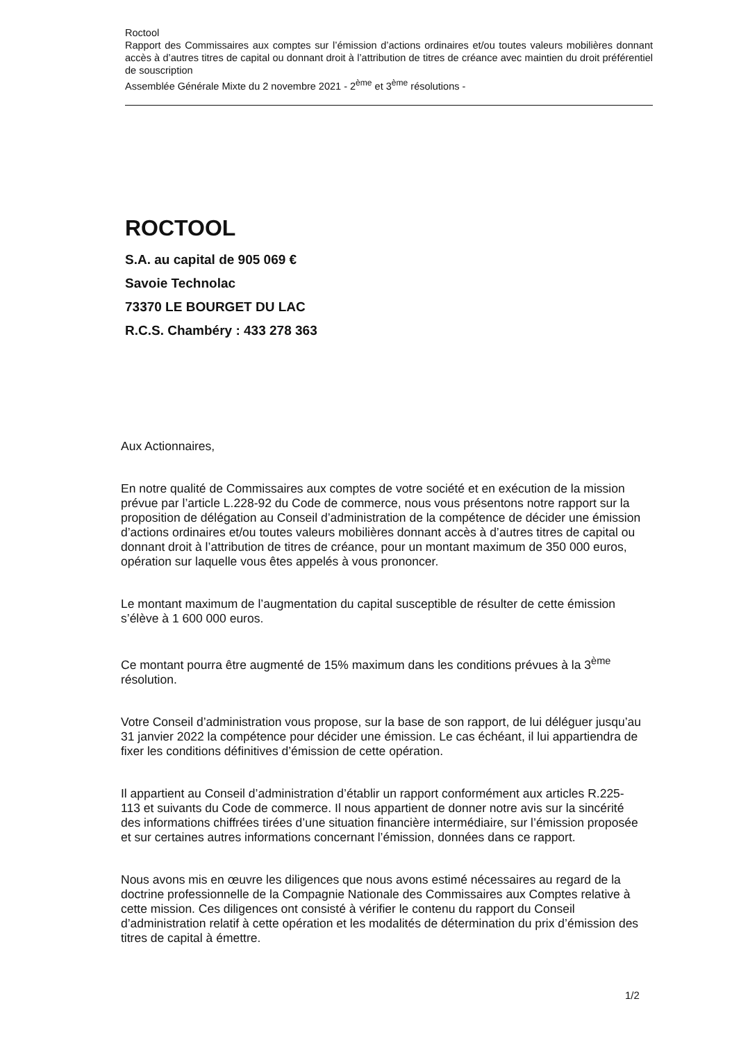Roctool
Rapport des Commissaires aux comptes sur l’émission d’actions ordinaires et/ou toutes valeurs mobilières donnant accès à d’autres titres de capital ou donnant droit à l’attribution de titres de créance avec maintien du droit préférentiel de souscription
Assemblée Générale Mixte du 2 novembre 2021 - 2<sup>ème</sup> et 3<sup>ème</sup> résolutions -
ROCTOOL
S.A. au capital de 905 069 €
Savoie Technolac
73370 LE BOURGET DU LAC
R.C.S. Chambéry : 433 278 363
Aux Actionnaires,
En notre qualité de Commissaires aux comptes de votre société et en exécution de la mission prévue par l’article L.228-92 du Code de commerce, nous vous présentons notre rapport sur la proposition de délégation au Conseil d’administration de la compétence de décider une émission d’actions ordinaires et/ou toutes valeurs mobilières donnant accès à d’autres titres de capital ou donnant droit à l’attribution de titres de créance, pour un montant maximum de 350 000 euros, opération sur laquelle vous êtes appelés à vous prononcer.
Le montant maximum de l’augmentation du capital susceptible de résulter de cette émission s’élève à 1 600 000 euros.
Ce montant pourra être augmenté de 15% maximum dans les conditions prévues à la 3<sup>ème</sup> résolution.
Votre Conseil d’administration vous propose, sur la base de son rapport, de lui déléguer jusqu’au 31 janvier 2022 la compétence pour décider une émission. Le cas échéant, il lui appartiendra de fixer les conditions définitives d’émission de cette opération.
Il appartient au Conseil d’administration d’établir un rapport conformément aux articles R.225-113 et suivants du Code de commerce. Il nous appartient de donner notre avis sur la sincérité des informations chiffrées tirées d’une situation financière intermédiaire, sur l’émission proposée et sur certaines autres informations concernant l’émission, données dans ce rapport.
Nous avons mis en œuvre les diligences que nous avons estimé nécessaires au regard de la doctrine professionnelle de la Compagnie Nationale des Commissaires aux Comptes relative à cette mission. Ces diligences ont consisté à vérifier le contenu du rapport du Conseil d’administration relatif à cette opération et les modalités de détermination du prix d’émission des titres de capital à émettre.
1/2